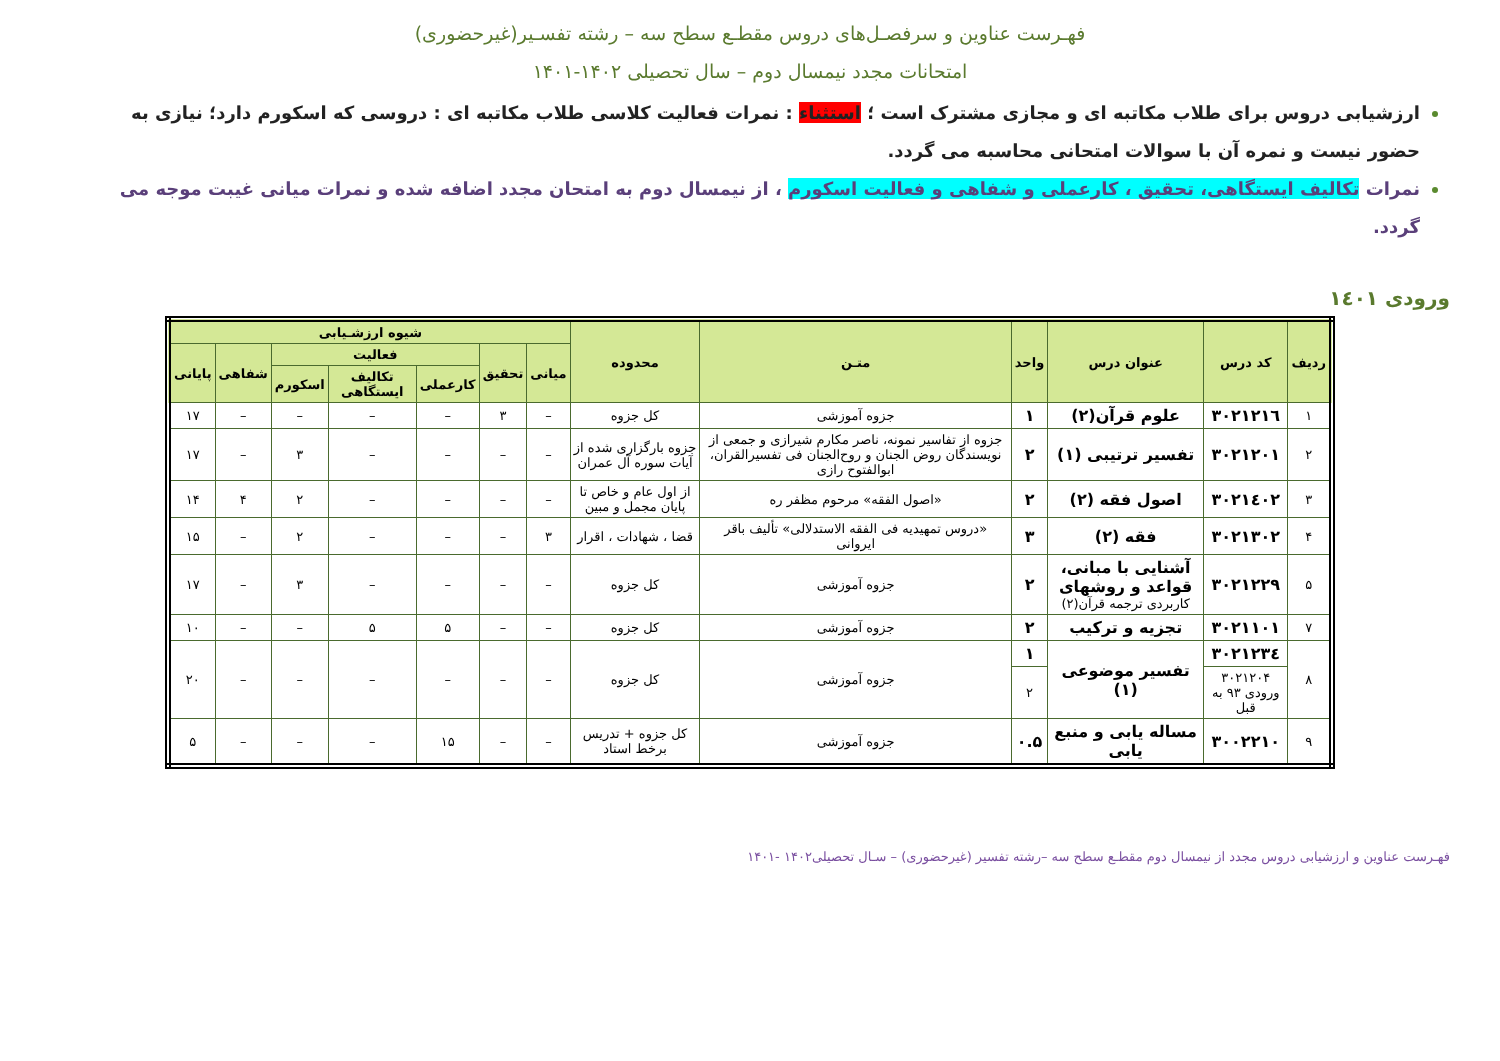فهـرست عناوین و سرفصـل‌های دروس مقطـع سطح سه – رشته تفسـیر(غیرحضوری)
امتحانات مجدد نیمسال دوم – سال تحصیلی ۱۴۰۲-۱۴۰۱
ارزشیابی دروس برای طلاب مکاتبه ای و مجازی مشترک است ؛ استثناء : نمرات فعالیت کلاسی طلاب مکاتبه ای : دروسی که اسکورم دارد؛ نیازی به حضور نیست و نمره آن با سوالات امتحانی محاسبه می گردد.
نمرات تکالیف ایستگاهی، تحقیق ، کارعملی و شفاهی و فعالیت اسکورم ، از نیمسال دوم به امتحان مجدد اضافه شده و نمرات میانی غیبت موجه می گردد.
ورودی ۱٤۰۱
| ردیف | کد درس | عنوان درس | واحد | متـن | محدوده | شیوه ارزشـیابی | | | | | | |
| --- | --- | --- | --- | --- | --- | --- | --- | --- | --- | --- | --- | --- |
| | | | | | | میانی | تحقیق | فعالیت | | | شفاهی | پایانی |
| | | | | | | | | کارعملی | تکالیف ایستگاهی | اسکورم | | |
| ۱ | ۳۰۲۱۲۱٦ | علوم قرآن(۲) | ۱ | جزوه آموزشی | کل جزوه | – | ۳ | – | – | – | – | ۱۷ |
| ۲ | ۳۰۲۱۲۰۱ | تفسیر ترتیبی (۱) | ۲ | جزوه از تفاسیر نمونه، ناصر مکارم شیرازی و جمعی از نویسندگان روض الجنان و روح‌الجنان فی تفسیرالقران، ابوالفتوح رازی | جزوه بارگزاری شده از آیات سوره آل عمران | – | – | – | – | ۳ | – | ۱۷ |
| ۳ | ۳۰۲۱٤۰۲ | اصول فقه (۲) | ۲ | «اصول الفقه» مرحوم مظفر ره | از اول عام و خاص تا پایان مجمل و مبین | – | – | – | – | ۲ | ۴ | ۱۴ |
| ۴ | ۳۰۲۱۳۰۲ | فقه (۲) | ۳ | «دروس تمهیدیه فی الفقه الاستدلالی» تألیف باقر ایروانی | قضا ، شهادات ، اقرار | ۳ | – | – | – | ۲ | – | ۱۵ |
| ۵ | ۳۰۲۱۲۲۹ | آشنایی با مبانی، قواعد و روشهای کاربردی ترجمه قرآن(۲) | ۲ | جزوه آموزشی | کل جزوه | – | – | – | – | ۳ | – | ۱۷ |
| ۷ | ۳۰۲۱۱۰۱ | تجزیه و ترکیب | ۲ | جزوه آموزشی | کل جزوه | – | – | ۵ | ۵ | – | – | ۱۰ |
| ۸ | ۳۰۲۱۲۳٤ | تفسیر موضوعی (۱) | ۱ | جزوه آموزشی | کل جزوه | – | – | – | – | – | – | ۲۰ |
| | ۳۰۲۱۲۰۴ ورودی ۹۳ به قبل | | ۲ | | | | | | | | | |
| ۹ | ۳۰۰۲۲۱۰ | مساله یابی و منبع یابی | ۰.۵ | جزوه آموزشی | کل جزوه + تدریس برخط استاد | – | – | ۱۵ | – | – | – | ۵ |
فهـرست عناوین و ارزشیابی دروس مجدد از نیمسال دوم مقطـع سطح سه –رشته تفسیر (غیرحضوری) – سـال تحصیلی۱۴۰۲ -۱۴۰۱